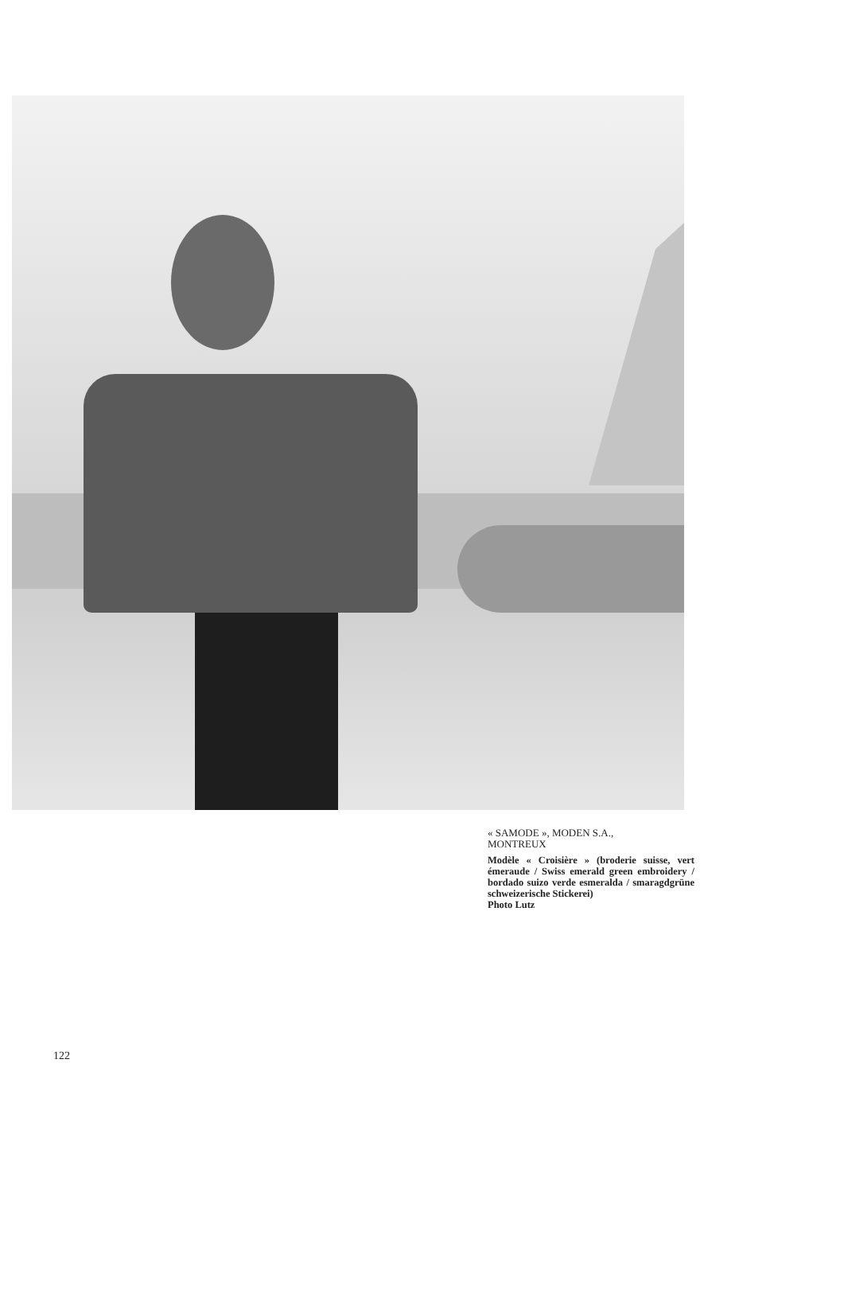« SAMODE », MODEN S.A.,
MONTREUX
Modèle « Croisière » (broderie suisse, vert émeraude / Swiss emerald green embroidery / bordado suizo verde esmeralda / smaragdgrüne schweizerische Stickerei)
Photo Lutz
122